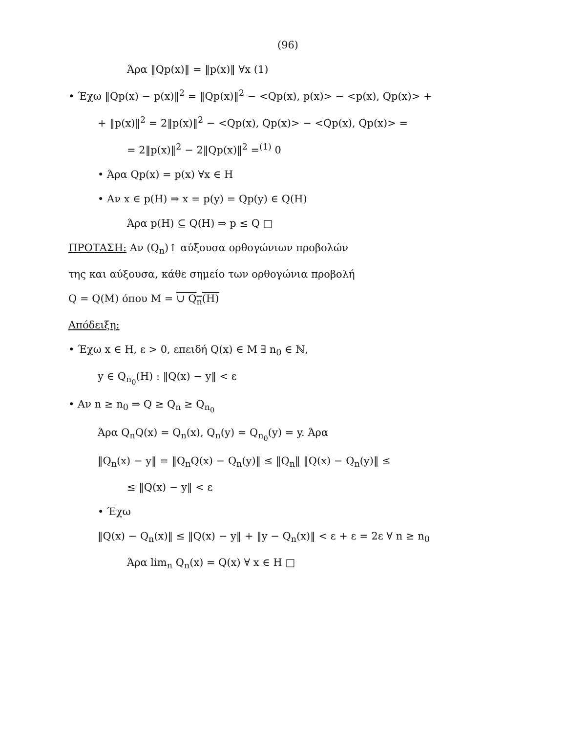(96)
Άρα ‖Qp(x)‖ = ‖p(x)‖ ∀x (1)
• Έχω ‖Qp(x) − p(x)‖<sup>2</sup> = ‖Qp(x)‖<sup>2</sup> − <Qp(x), p(x)> − <p(x), Qp(x)> +
+ ‖p(x)‖<sup>2</sup> = 2‖p(x)‖<sup>2</sup> − <Qp(x), Qp(x)> − <Qp(x), Qp(x)> =
= 2‖p(x)‖<sup>2</sup> − 2‖Qp(x)‖<sup>2</sup> =<sup>(1)</sup> 0
• Άρα Qp(x) = p(x) ∀x ∈ H
• Αν x ∈ p(H) ⇒ x = p(y) = Qp(y) ∈ Q(H)
Άρα p(H) ⊆ Q(H) ⇒ p ≤ Q □
ΠΡΟΤΑΣΗ: Αν (Q<sub>n</sub>)↑ αύξουσα ορθογώνιων προβολών
της και αύξουσα, κάθε σημείο των ορθογώνια προβολή
Q = Q(M) όπου M = ∪ Q<sub>n</sub>(H)
Απόδειξη:
• Έχω x ∈ H, ε > 0, επειδή Q(x) ∈ M ∃ n<sub>0</sub> ∈ ℕ,
y ∈ Q<sub>n<sub>0</sub></sub>(H) : ‖Q(x) − y‖ < ε
• Αν n ≥ n<sub>0</sub> ⇒ Q ≥ Q<sub>n</sub> ≥ Q<sub>n<sub>0</sub></sub>
Άρα Q<sub>n</sub>Q(x) = Q<sub>n</sub>(x), Q<sub>n</sub>(y) = Q<sub>n<sub>0</sub></sub>(y) = y. Άρα
‖Q<sub>n</sub>(x) − y‖ = ‖Q<sub>n</sub>Q(x) − Q<sub>n</sub>(y)‖ ≤ ‖Q<sub>n</sub>‖ ‖Q(x) − Q<sub>n</sub>(y)‖ ≤
≤ ‖Q(x) − y‖ < ε
• Έχω
‖Q(x) − Q<sub>n</sub>(x)‖ ≤ ‖Q(x) − y‖ + ‖y − Q<sub>n</sub>(x)‖ < ε + ε = 2ε ∀ n ≥ n<sub>0</sub>
Άρα lim<sub>n</sub> Q<sub>n</sub>(x) = Q(x) ∀ x ∈ H □